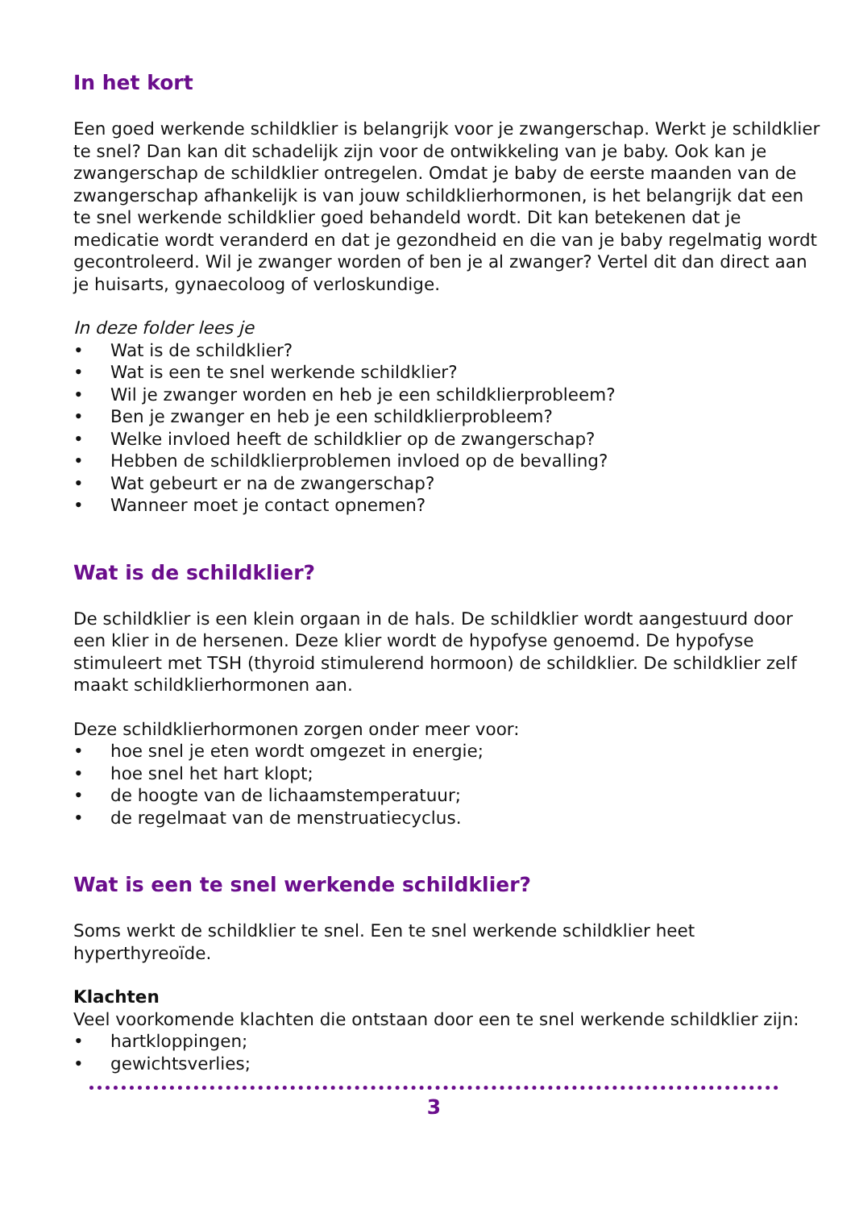In het kort
Een goed werkende schildklier is belangrijk voor je zwangerschap. Werkt je schildklier te snel? Dan kan dit schadelijk zijn voor de ontwikkeling van je baby. Ook kan je zwangerschap de schildklier ontregelen. Omdat je baby de eerste maanden van de zwangerschap afhankelijk is van jouw schildklierhormonen, is het belangrijk dat een te snel werkende schildklier goed behandeld wordt. Dit kan betekenen dat je medicatie wordt veranderd en dat je gezondheid en die van je baby regelmatig wordt gecontroleerd. Wil je zwanger worden of ben je al zwanger? Vertel dit dan direct aan je huisarts, gynaecoloog of verloskundige.
In deze folder lees je
• Wat is de schildklier?
• Wat is een te snel werkende schildklier?
• Wil je zwanger worden en heb je een schildklierprobleem?
• Ben je zwanger en heb je een schildklierprobleem?
• Welke invloed heeft de schildklier op de zwangerschap?
• Hebben de schildklierproblemen invloed op de bevalling?
• Wat gebeurt er na de zwangerschap?
• Wanneer moet je contact opnemen?
Wat is de schildklier?
De schildklier is een klein orgaan in de hals. De schildklier wordt aangestuurd door een klier in de hersenen. Deze klier wordt de hypofyse genoemd. De hypofyse stimuleert met TSH (thyroid stimulerend hormoon) de schildklier. De schildklier zelf maakt schildklierhormonen aan.
Deze schildklierhormonen zorgen onder meer voor:
• hoe snel je eten wordt omgezet in energie;
• hoe snel het hart klopt;
• de hoogte van de lichaamstemperatuur;
• de regelmaat van de menstruatiecyclus.
Wat is een te snel werkende schildklier?
Soms werkt de schildklier te snel. Een te snel werkende schildklier heet hyperthyreoïde.
Klachten
Veel voorkomende klachten die ontstaan door een te snel werkende schildklier zijn:
• hartkloppingen;
• gewichtsverlies;
3